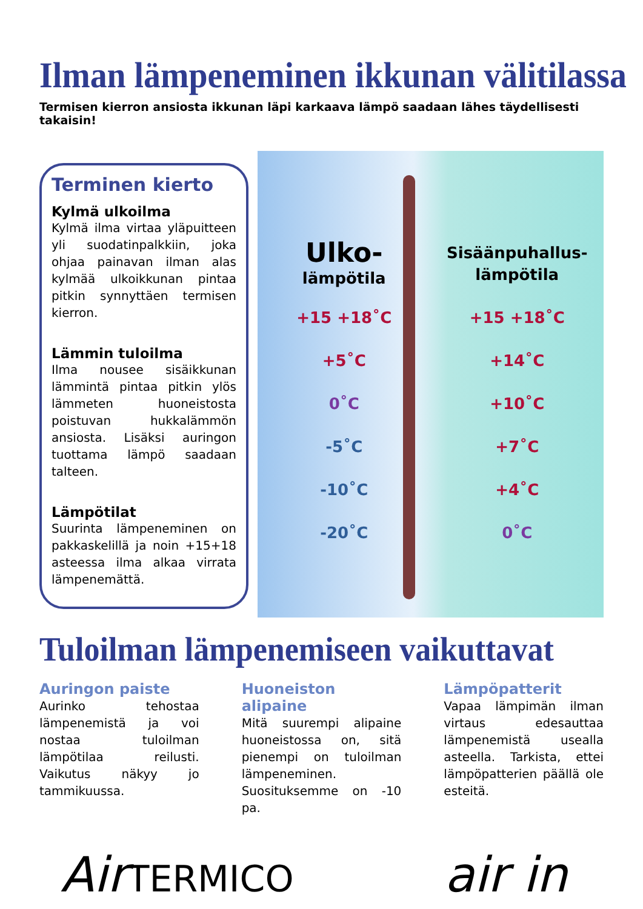Ilman lämpeneminen ikkunan välitilassa
Termisen kierron ansiosta ikkunan läpi karkaava lämpö saadaan lähes täydellisesti takaisin!
Terminen kierto
Kylmä ulkoilma
Kylmä ilma virtaa yläpuitteen yli suodatinpalkkiin, joka ohjaa painavan ilman alas kylmää ulkoikkunan pintaa pitkin synnyttäen termisen kierron.
Lämmin tuloilma
Ilma nousee sisäikkunan lämmintä pintaa pitkin ylös lämmeten huoneistosta poistuvan hukkalämmön ansiosta. Lisäksi auringon tuottama lämpö saadaan talteen.
Lämpötilat
Suurinta lämpeneminen on pakkaskelillä ja noin +15+18 asteessa ilma alkaa virrata lämpenemättä.
Ulko-
lämpötila
+15 +18˚C
+5˚C
0˚C
-5˚C
-10˚C
-20˚C
Sisäänpuhallus-
lämpötila
+15 +18˚C
+14˚C
+10˚C
+7˚C
+4˚C
0˚C
Tuloilman lämpenemiseen vaikuttavat
Auringon paiste
Aurinko tehostaa lämpenemistä ja voi nostaa tuloilman lämpötilaa reilusti. Vaikutus näkyy jo tammikuussa.
Huoneiston alipaine
Mitä suurempi alipaine huoneistossa on, sitä pienempi on tuloilman lämpeneminen. Suosituksemme on -10 pa.
Lämpöpatterit
Vapaa lämpimän ilman virtaus edesauttaa lämpenemistä usealla asteella. Tarkista, ettei lämpöpatterien päällä ole esteitä.
AirTERMICO
air in